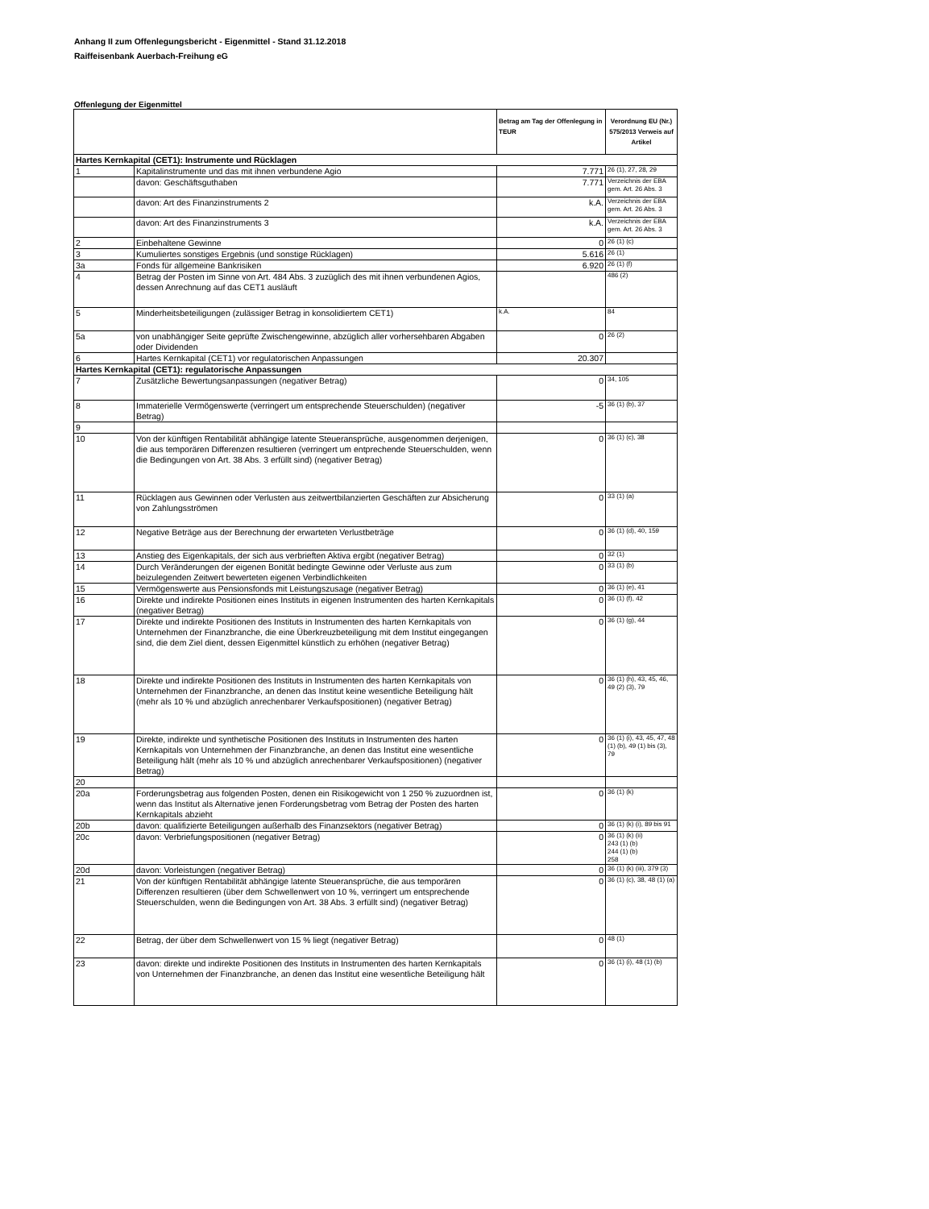Anhang II zum Offenlegungsbericht - Eigenmittel - Stand 31.12.2018
Raiffeisenbank Auerbach-Freihung eG
Offenlegung der Eigenmittel
| | | Betrag am Tag der Offenlegung in TEUR | Verordnung EU (Nr.) 575/2013 Verweis auf Artikel |
| --- | --- | --- | --- |
| Hartes Kernkapital (CET1): Instrumente und Rücklagen | | | |
| 1 | Kapitalinstrumente und das mit ihnen verbundene Agio | 7.771 | 26 (1), 27, 28, 29 |
| | davon: Geschäftsguthaben | 7.771 | Verzeichnis der EBA gem. Art. 26 Abs. 3 |
| | davon: Art des Finanzinstruments 2 | k.A. | Verzeichnis der EBA gem. Art. 26 Abs. 3 |
| | davon: Art des Finanzinstruments 3 | k.A. | Verzeichnis der EBA gem. Art. 26 Abs. 3 |
| 2 | Einbehaltene Gewinne | 0 | 26 (1) (c) |
| 3 | Kumuliertes sonstiges Ergebnis (und sonstige Rücklagen) | 5.616 | 26 (1) |
| 3a | Fonds für allgemeine Bankrisiken | 6.920 | 26 (1) (f) |
| 4 | Betrag der Posten im Sinne von Art. 484 Abs. 3 zuzüglich des mit ihnen verbundenen Agios, dessen Anrechnung auf das CET1 ausläuft | | 486 (2) |
| 5 | Minderheitsbeteiligungen (zulässiger Betrag in konsolidiertem CET1) | k.A. | 84 |
| 5a | von unabhängiger Seite geprüfte Zwischengewinne, abzüglich aller vorhersehbaren Abgaben oder Dividenden | 0 | 26 (2) |
| 6 | Hartes Kernkapital (CET1) vor regulatorischen Anpassungen | 20.307 | |
| Hartes Kernkapital (CET1): regulatorische Anpassungen | | | |
| 7 | Zusätzliche Bewertungsanpassungen (negativer Betrag) | 0 | 34, 105 |
| 8 | Immaterielle Vermögenswerte (verringert um entsprechende Steuerschulden) (negativer Betrag) | -5 | 36 (1) (b), 37 |
| 9 | | | |
| 10 | Von der künftigen Rentabilität abhängige latente Steueransprüche, ausgenommen derjenigen, die aus temporären Differenzen resultieren (verringert um entprechende Steuerschulden, wenn die Bedingungen von Art. 38 Abs. 3 erfüllt sind) (negativer Betrag) | 0 | 36 (1) (c), 38 |
| 11 | Rücklagen aus Gewinnen oder Verlusten aus zeitwertbilanzierten Geschäften zur Absicherung von Zahlungsströmen | 0 | 33 (1) (a) |
| 12 | Negative Beträge aus der Berechnung der erwarteten Verlustbeträge | 0 | 36 (1) (d), 40, 159 |
| 13 | Anstieg des Eigenkapitals, der sich aus verbrieften Aktiva ergibt (negativer Betrag) | 0 | 32 (1) |
| 14 | Durch Veränderungen der eigenen Bonität bedingte Gewinne oder Verluste aus zum beizulegenden Zeitwert bewerteten eigenen Verbindlichkeiten | 0 | 33 (1) (b) |
| 15 | Vermögenswerte aus Pensionsfonds mit Leistungszusage (negativer Betrag) | 0 | 36 (1) (e), 41 |
| 16 | Direkte und indirekte Positionen eines Instituts in eigenen Instrumenten des harten Kernkapitals (negativer Betrag) | 0 | 36 (1) (f), 42 |
| 17 | Direkte und indirekte Positionen des Instituts in Instrumenten des harten Kernkapitals von Unternehmen der Finanzbranche, die eine Überkreuzbeteiligung mit dem Institut eingegangen sind, die dem Ziel dient, dessen Eigenmittel künstlich zu erhöhen (negativer Betrag) | 0 | 36 (1) (g), 44 |
| 18 | Direkte und indirekte Positionen des Instituts in Instrumenten des harten Kernkapitals von Unternehmen der Finanzbranche, an denen das Institut keine wesentliche Beteiligung hält (mehr als 10 % und abzüglich anrechenbarer Verkaufspositionen) (negativer Betrag) | 0 | 36 (1) (h), 43, 45, 46, 49 (2) (3), 79 |
| 19 | Direkte, indirekte und synthetische Positionen des Instituts in Instrumenten des harten Kernkapitals von Unternehmen der Finanzbranche, an denen das Institut eine wesentliche Beteiligung hält (mehr als 10 % und abzüglich anrechenbarer Verkaufspositionen) (negativer Betrag) | 0 | 36 (1) (i), 43, 45, 47, 48 (1) (b), 49 (1) bis (3), 79 |
| 20 | | | |
| 20a | Forderungsbetrag aus folgenden Posten, denen ein Risikogewicht von 1 250 % zuzuordnen ist, wenn das Institut als Alternative jenen Forderungsbetrag vom Betrag der Posten des harten Kernkapitals abzieht | 0 | 36 (1) (k) |
| 20b | davon: qualifizierte Beteiligungen außerhalb des Finanzsektors (negativer Betrag) | 0 | 36 (1) (k) (i), 89 bis 91 |
| 20c | davon: Verbriefungspositionen (negativer Betrag) | 0 | 36 (1) (k) (ii) 243 (1) (b) 244 (1) (b) 258 |
| 20d | davon: Vorleistungen (negativer Betrag) | 0 | 36 (1) (k) (iii), 379 (3) |
| 21 | Von der künftigen Rentabilität abhängige latente Steueransprüche, die aus temporären Differenzen resultieren (über dem Schwellenwert von 10 %, verringert um entsprechende Steuerschulden, wenn die Bedingungen von Art. 38 Abs. 3 erfüllt sind) (negativer Betrag) | 0 | 36 (1) (c), 38, 48 (1) (a) |
| 22 | Betrag, der über dem Schwellenwert von 15 % liegt (negativer Betrag) | 0 | 48 (1) |
| 23 | davon: direkte und indirekte Positionen des Instituts in Instrumenten des harten Kernkapitals von Unternehmen der Finanzbranche, an denen das Institut eine wesentliche Beteiligung hält | 0 | 36 (1) (i), 48 (1) (b) |